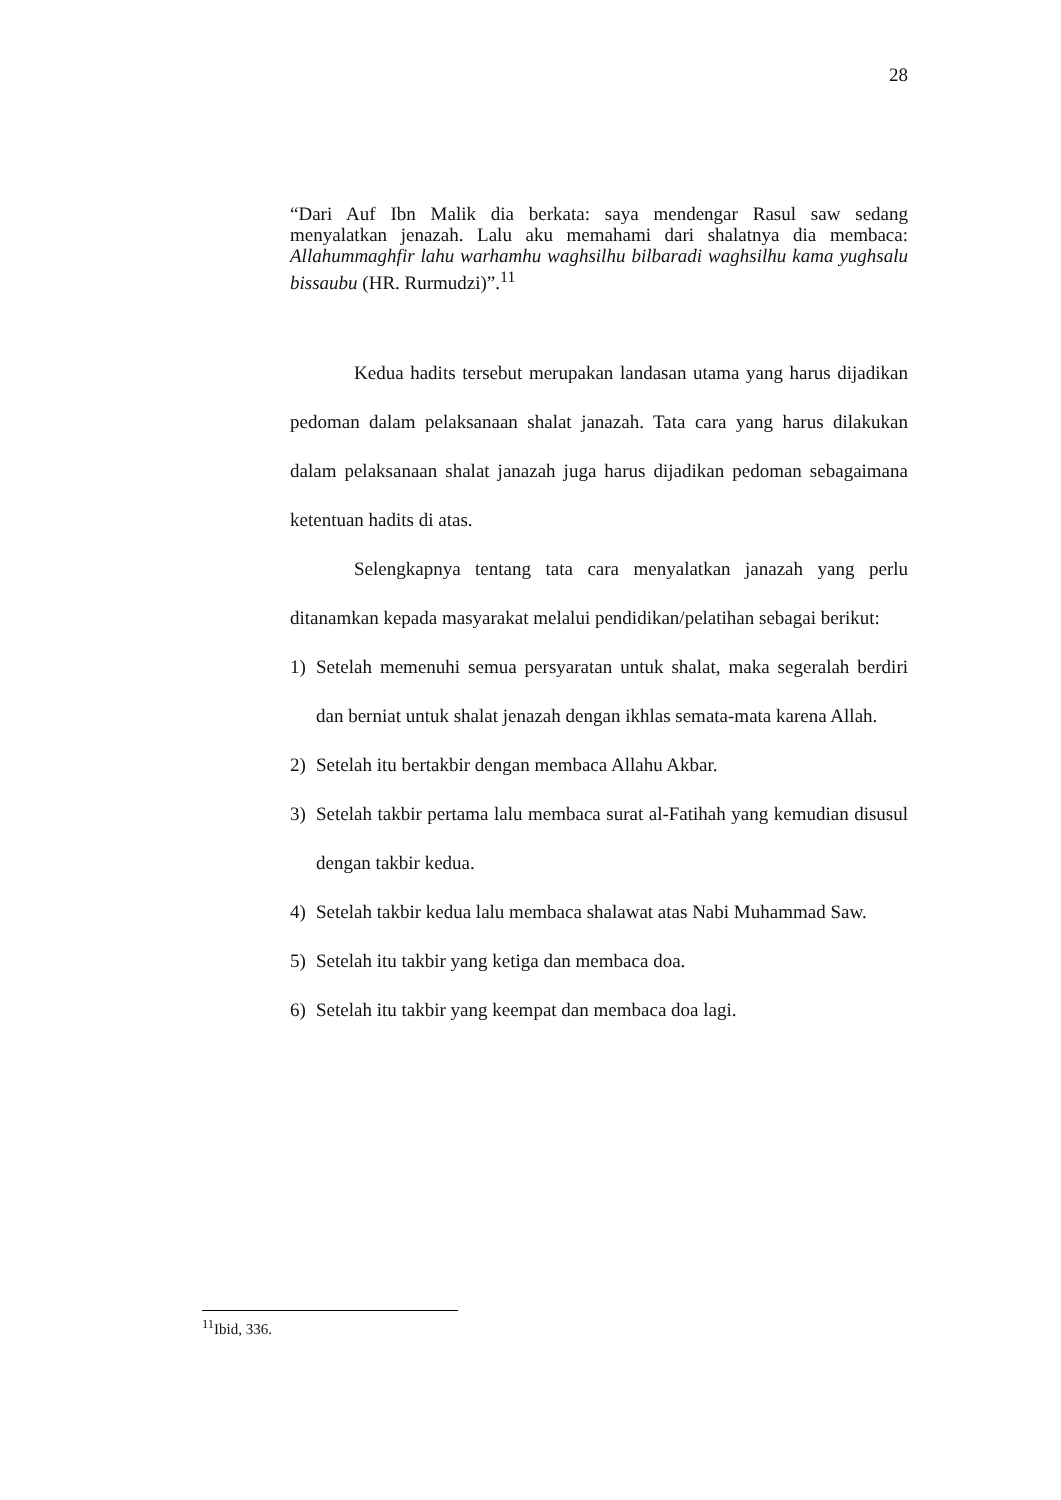28
“Dari Auf Ibn Malik dia berkata: saya mendengar Rasul saw sedang menyalatkan jenazah. Lalu aku memahami dari shalatnya dia membaca: Allahummaghfir lahu warhamhu waghsilhu bilbaradi waghsilhu kama yughsalu bissaubu (HR. Rurmudzi)”.<sup>11</sup>
Kedua hadits tersebut merupakan landasan utama yang harus dijadikan pedoman dalam pelaksanaan shalat janazah. Tata cara yang harus dilakukan dalam pelaksanaan shalat janazah juga harus dijadikan pedoman sebagaimana ketentuan hadits di atas.
Selengkapnya tentang tata cara menyalatkan janazah yang perlu ditanamkan kepada masyarakat melalui pendidikan/pelatihan sebagai berikut:
1) Setelah memenuhi semua persyaratan untuk shalat, maka segeralah berdiri dan berniat untuk shalat jenazah dengan ikhlas semata-mata karena Allah.
2) Setelah itu bertakbir dengan membaca Allahu Akbar.
3) Setelah takbir pertama lalu membaca surat al-Fatihah yang kemudian disusul dengan takbir kedua.
4) Setelah takbir kedua lalu membaca shalawat atas Nabi Muhammad Saw.
5) Setelah itu takbir yang ketiga dan membaca doa.
6) Setelah itu takbir yang keempat dan membaca doa lagi.
<sup>11</sup> Ibid, 336.